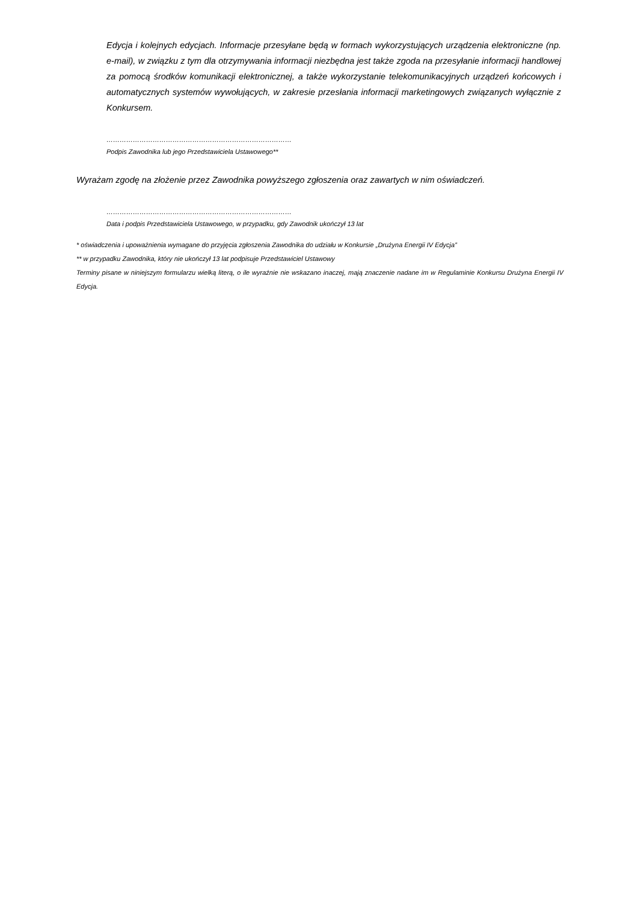Edycja i kolejnych edycjach. Informacje przesyłane będą w formach wykorzystujących urządzenia elektroniczne (np. e-mail), w związku z tym dla otrzymywania informacji niezbędna jest także zgoda na przesyłanie informacji handlowej za pomocą środków komunikacji elektronicznej, a także wykorzystanie telekomunikacyjnych urządzeń końcowych i automatycznych systemów wywołujących, w zakresie przesłania informacji marketingowych związanych wyłącznie z Konkursem.
…………………………………………………………………………
Podpis Zawodnika lub jego Przedstawiciela Ustawowego**
Wyrażam zgodę na złożenie przez Zawodnika powyższego zgłoszenia oraz zawartych w nim oświadczeń.
…………………………………………………………………………
Data i podpis Przedstawiciela Ustawowego, w przypadku, gdy Zawodnik ukończył 13 lat
* oświadczenia i upoważnienia wymagane do przyjęcia zgłoszenia Zawodnika do udziału w Konkursie „Drużyna Energii IV Edycja”
** w przypadku Zawodnika, który nie ukończył 13 lat podpisuje Przedstawiciel Ustawowy
Terminy pisane w niniejszym formularzu wielką literą, o ile wyraźnie nie wskazano inaczej, mają znaczenie nadane im w Regulaminie Konkursu Drużyna Energii IV Edycja.